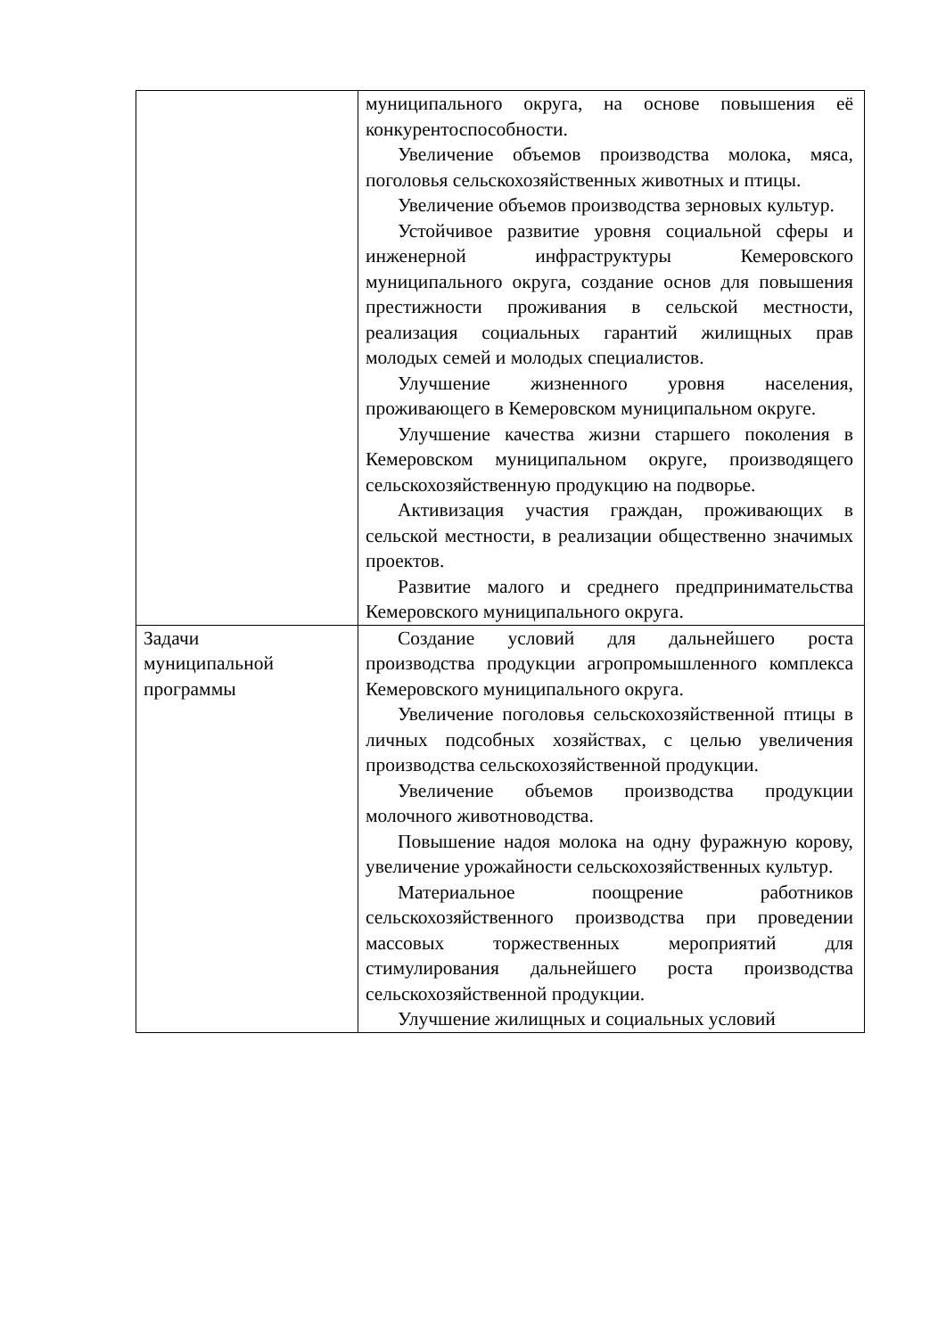| | муниципального округа, на основе повышения её конкурентоспособности. Увеличение объемов производства молока, мяса, поголовья сельскохозяйственных животных и птицы. Увеличение объемов производства зерновых культур. Устойчивое развитие уровня социальной сферы и инженерной инфраструктуры Кемеровского муниципального округа, создание основ для повышения престижности проживания в сельской местности, реализация социальных гарантий жилищных прав молодых семей и молодых специалистов. Улучшение жизненного уровня населения, проживающего в Кемеровском муниципальном округе. Улучшение качества жизни старшего поколения в Кемеровском муниципальном округе, производящего сельскохозяйственную продукцию на подворье. Активизация участия граждан, проживающих в сельской местности, в реализации общественно значимых проектов. Развитие малого и среднего предпринимательства Кемеровского муниципального округа. |
| Задачи муниципальной программы | Создание условий для дальнейшего роста производства продукции агропромышленного комплекса Кемеровского муниципального округа. Увеличение поголовья сельскохозяйственной птицы в личных подсобных хозяйствах, с целью увеличения производства сельскохозяйственной продукции. Увеличение объемов производства продукции молочного животноводства. Повышение надоя молока на одну фуражную корову, увеличение урожайности сельскохозяйственных культур. Материальное поощрение работников сельскохозяйственного производства при проведении массовых торжественных мероприятий для стимулирования дальнейшего роста производства сельскохозяйственной продукции. Улучшение жилищных и социальных условий |